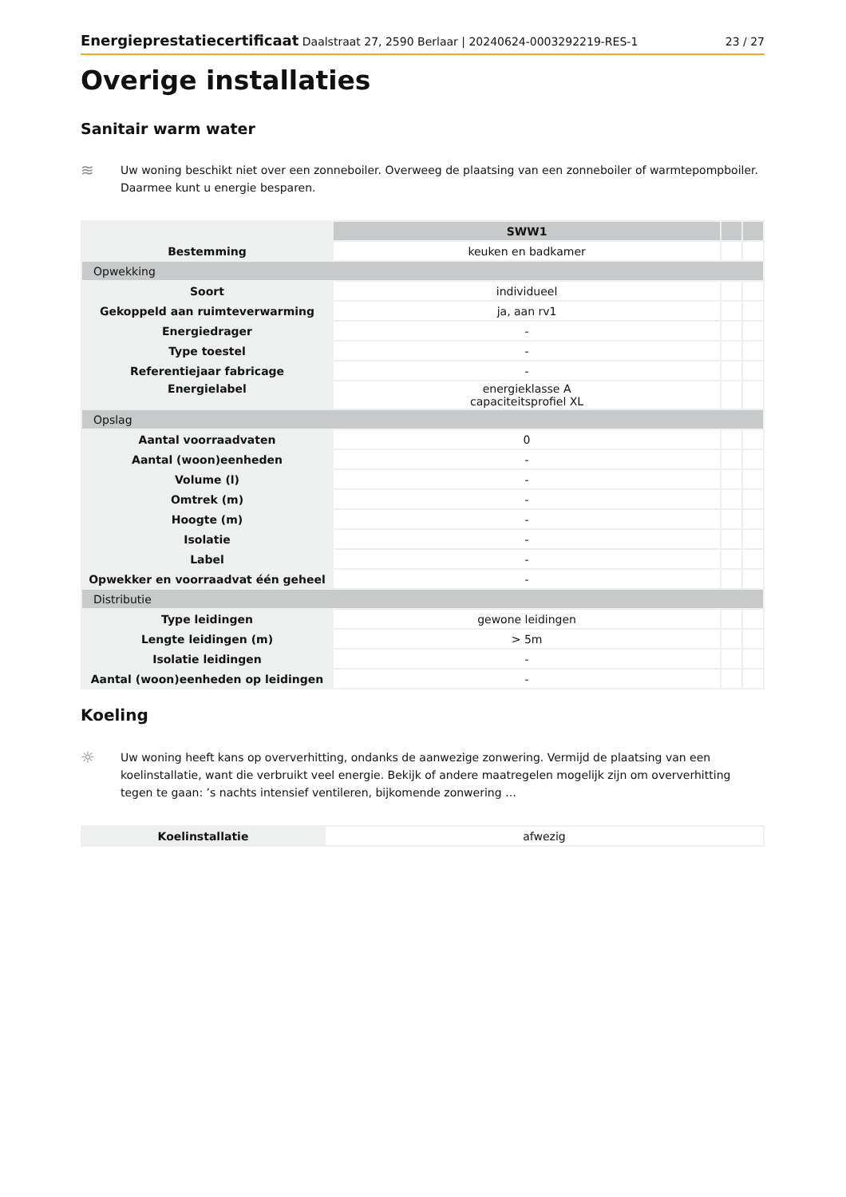Energieprestatiecertificaat Daalstraat 27, 2590 Berlaar | 20240624-0003292219-RES-1 23 / 27
Overige installaties
Sanitair warm water
≋
Uw woning beschikt niet over een zonneboiler. Overweeg de plaatsing van een zonneboiler of warmtepompboiler. Daarmee kunt u energie besparen.
| | SWW1 | | |
| Bestemming | keuken en badkamer | | |
| Opwekking | | | |
| Soort | individueel | | |
| Gekoppeld aan ruimteverwarming | ja, aan rv1 | | |
| Energiedrager | - | | |
| Type toestel | - | | |
| Referentiejaar fabricage | - | | |
| Energielabel | energieklasse A capaciteitsprofiel XL | | |
| Opslag | | | |
| Aantal voorraadvaten | 0 | | |
| Aantal (woon)eenheden | - | | |
| Volume (l) | - | | |
| Omtrek (m) | - | | |
| Hoogte (m) | - | | |
| Isolatie | - | | |
| Label | - | | |
| Opwekker en voorraadvat één geheel | - | | |
| Distributie | | | |
| Type leidingen | gewone leidingen | | |
| Lengte leidingen (m) | > 5m | | |
| Isolatie leidingen | - | | |
| Aantal (woon)eenheden op leidingen | - | | |
Koeling
☼
Uw woning heeft kans op oververhitting, ondanks de aanwezige zonwering. Vermijd de plaatsing van een koelinstallatie, want die verbruikt veel energie. Bekijk of andere maatregelen mogelijk zijn om oververhitting tegen te gaan: ’s nachts intensief ventileren, bijkomende zonwering …
| Koelinstallatie | afwezig |